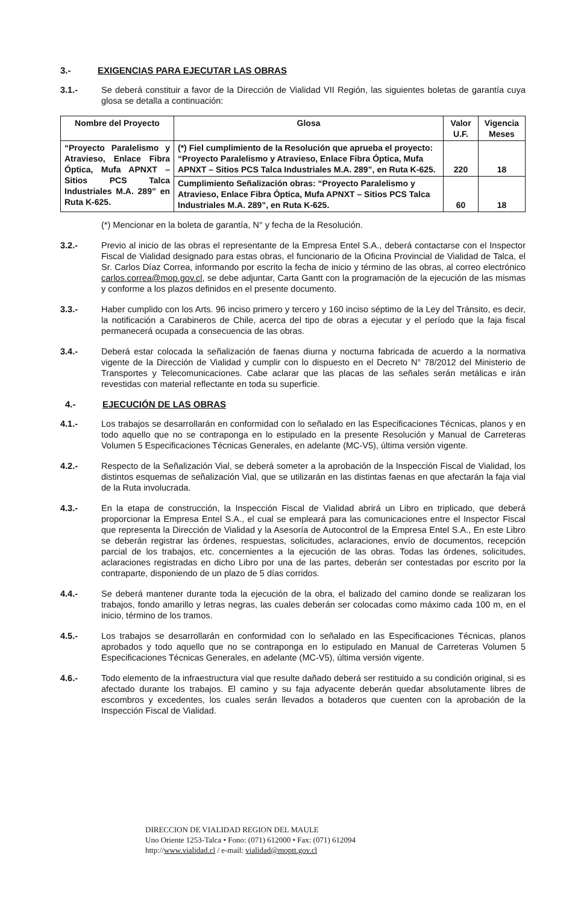3.- EXIGENCIAS PARA EJECUTAR LAS OBRAS
3.1.- Se deberá constituir a favor de la Dirección de Vialidad VII Región, las siguientes boletas de garantía cuya glosa se detalla a continuación:
| Nombre del Proyecto | Glosa | Valor U.F. | Vigencia Meses |
| --- | --- | --- | --- |
| “Proyecto Paralelismo y Atravieso, Enlace Fibra Óptica, Mufa APNXT – Sitios PCS Talca Industriales M.A. 289” en Ruta K-625. | (*) Fiel cumplimiento de la Resolución que aprueba el proyecto: “Proyecto Paralelismo y Atravieso, Enlace Fibra Óptica, Mufa APNXT – Sitios PCS Talca Industriales M.A. 289”, en Ruta K-625. | 220 | 18 |
| | Cumplimiento Señalización obras: “Proyecto Paralelismo y Atravieso, Enlace Fibra Óptica, Mufa APNXT – Sitios PCS Talca Industriales M.A. 289”, en Ruta K-625. | 60 | 18 |
(*) Mencionar en la boleta de garantía, N° y fecha de la Resolución.
3.2.- Previo al inicio de las obras el representante de la Empresa Entel S.A., deberá contactarse con el Inspector Fiscal de Vialidad designado para estas obras, el funcionario de la Oficina Provincial de Vialidad de Talca, el Sr. Carlos Díaz Correa, informando por escrito la fecha de inicio y término de las obras, al correo electrónico carlos.correa@mop.gov.cl, se debe adjuntar, Carta Gantt con la programación de la ejecución de las mismas y conforme a los plazos definidos en el presente documento.
3.3.- Haber cumplido con los Arts. 96 inciso primero y tercero y 160 inciso séptimo de la Ley del Tránsito, es decir, la notificación a Carabineros de Chile, acerca del tipo de obras a ejecutar y el período que la faja fiscal permanecerá ocupada a consecuencia de las obras.
3.4.- Deberá estar colocada la señalización de faenas diurna y nocturna fabricada de acuerdo a la normativa vigente de la Dirección de Vialidad y cumplir con lo dispuesto en el Decreto N° 78/2012 del Ministerio de Transportes y Telecomunicaciones. Cabe aclarar que las placas de las señales serán metálicas e irán revestidas con material reflectante en toda su superficie.
4.- EJECUCIÓN DE LAS OBRAS
4.1.- Los trabajos se desarrollarán en conformidad con lo señalado en las Especificaciones Técnicas, planos y en todo aquello que no se contraponga en lo estipulado en la presente Resolución y Manual de Carreteras Volumen 5 Especificaciones Técnicas Generales, en adelante (MC-V5), última versión vigente.
4.2.- Respecto de la Señalización Vial, se deberá someter a la aprobación de la Inspección Fiscal de Vialidad, los distintos esquemas de señalización Vial, que se utilizarán en las distintas faenas en que afectarán la faja vial de la Ruta involucrada.
4.3.- En la etapa de construcción, la Inspección Fiscal de Vialidad abrirá un Libro en triplicado, que deberá proporcionar la Empresa Entel S.A., el cual se empleará para las comunicaciones entre el Inspector Fiscal que representa la Dirección de Vialidad y la Asesoría de Autocontrol de la Empresa Entel S.A., En este Libro se deberán registrar las órdenes, respuestas, solicitudes, aclaraciones, envío de documentos, recepción parcial de los trabajos, etc. concernientes a la ejecución de las obras. Todas las órdenes, solicitudes, aclaraciones registradas en dicho Libro por una de las partes, deberán ser contestadas por escrito por la contraparte, disponiendo de un plazo de 5 días corridos.
4.4.- Se deberá mantener durante toda la ejecución de la obra, el balizado del camino donde se realizaran los trabajos, fondo amarillo y letras negras, las cuales deberán ser colocadas como máximo cada 100 m, en el inicio, término de los tramos.
4.5.- Los trabajos se desarrollarán en conformidad con lo señalado en las Especificaciones Técnicas, planos aprobados y todo aquello que no se contraponga en lo estipulado en Manual de Carreteras Volumen 5 Especificaciones Técnicas Generales, en adelante (MC-V5), última versión vigente.
4.6.- Todo elemento de la infraestructura vial que resulte dañado deberá ser restituido a su condición original, si es afectado durante los trabajos. El camino y su faja adyacente deberán quedar absolutamente libres de escombros y excedentes, los cuales serán llevados a botaderos que cuenten con la aprobación de la Inspección Fiscal de Vialidad.
DIRECCION DE VIALIDAD REGION DEL MAULE
Uno Oriente 1253-Talca • Fono: (071) 612000 • Fax: (071) 612094
http://www.vialidad.cl / e-mail: vialidad@moptt.gov.cl